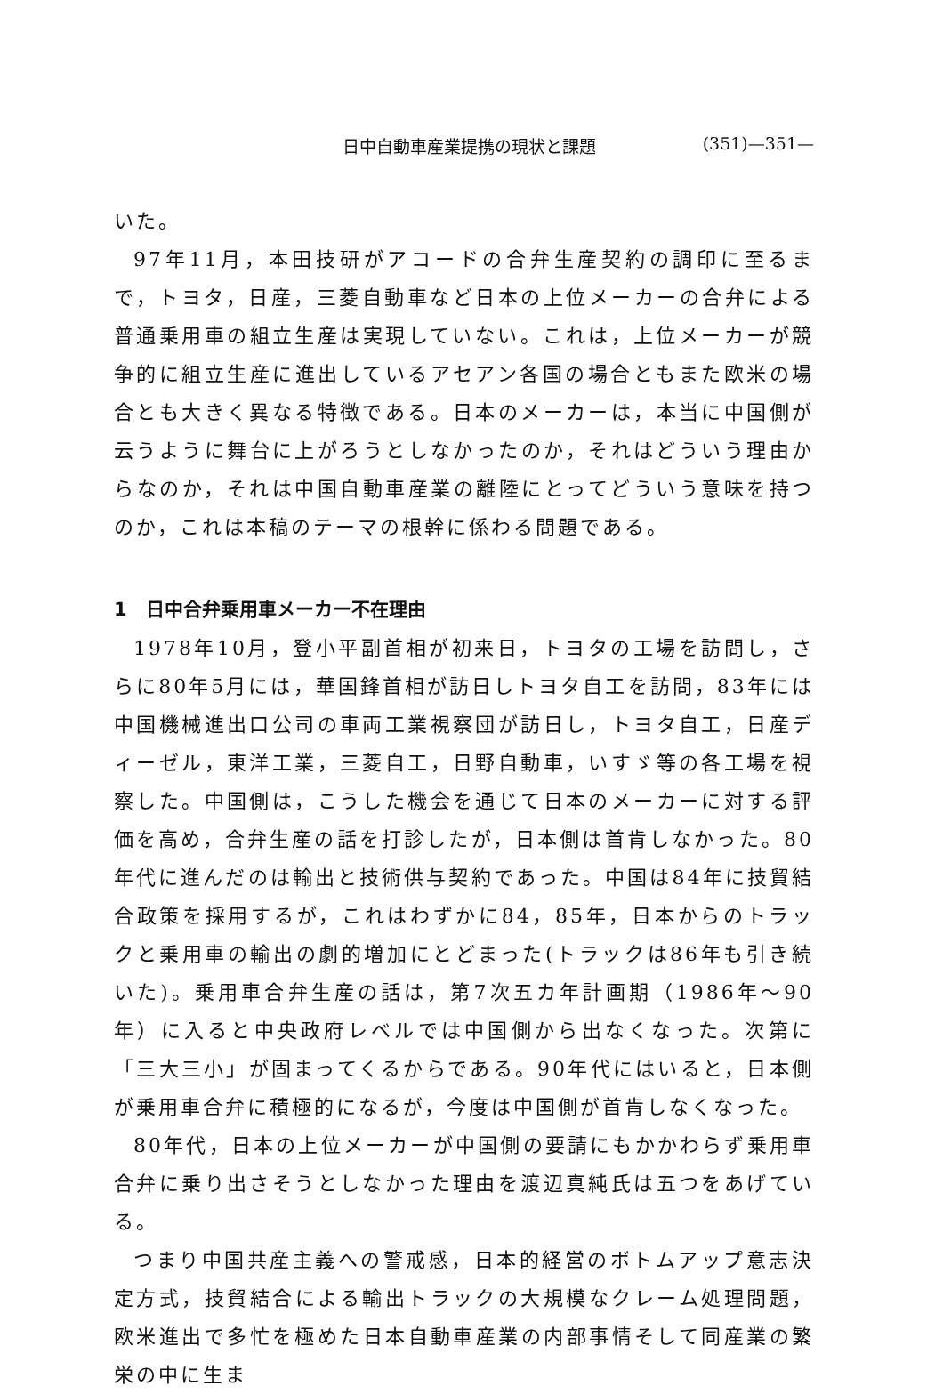日中自動車産業提携の現状と課題 (351)—351—
いた。
97年11月，本田技研がアコードの合弁生産契約の調印に至るまで，トヨタ，日産，三菱自動車など日本の上位メーカーの合弁による普通乗用車の組立生産は実現していない。これは，上位メーカーが競争的に組立生産に進出しているアセアン各国の場合ともまた欧米の場合とも大きく異なる特徴である。日本のメーカーは，本当に中国側が云うように舞台に上がろうとしなかったのか，それはどういう理由からなのか，それは中国自動車産業の離陸にとってどういう意味を持つのか，これは本稿のテーマの根幹に係わる問題である。
1　日中合弁乗用車メーカー不在理由
1978年10月，登小平副首相が初来日，トヨタの工場を訪問し，さらに80年5月には，華国鋒首相が訪日しトヨタ自工を訪問，83年には中国機械進出口公司の車両工業視察団が訪日し，トヨタ自工，日産ディーゼル，東洋工業，三菱自工，日野自動車，いすゞ等の各工場を視察した。中国側は，こうした機会を通じて日本のメーカーに対する評価を高め，合弁生産の話を打診したが，日本側は首肯しなかった。80年代に進んだのは輸出と技術供与契約であった。中国は84年に技貿結合政策を採用するが，これはわずかに84，85年，日本からのトラックと乗用車の輸出の劇的増加にとどまった(トラックは86年も引き続いた)。乗用車合弁生産の話は，第7次五カ年計画期（1986年～90年）に入ると中央政府レベルでは中国側から出なくなった。次第に「三大三小」が固まってくるからである。90年代にはいると，日本側が乗用車合弁に積極的になるが，今度は中国側が首肯しなくなった。
80年代，日本の上位メーカーが中国側の要請にもかかわらず乗用車合弁に乗り出さそうとしなかった理由を渡辺真純氏は五つをあげている。
つまり中国共産主義への警戒感，日本的経営のボトムアップ意志決定方式，技貿結合による輸出トラックの大規模なクレーム処理問題，欧米進出で多忙を極めた日本自動車産業の内部事情そして同産業の繁栄の中に生ま